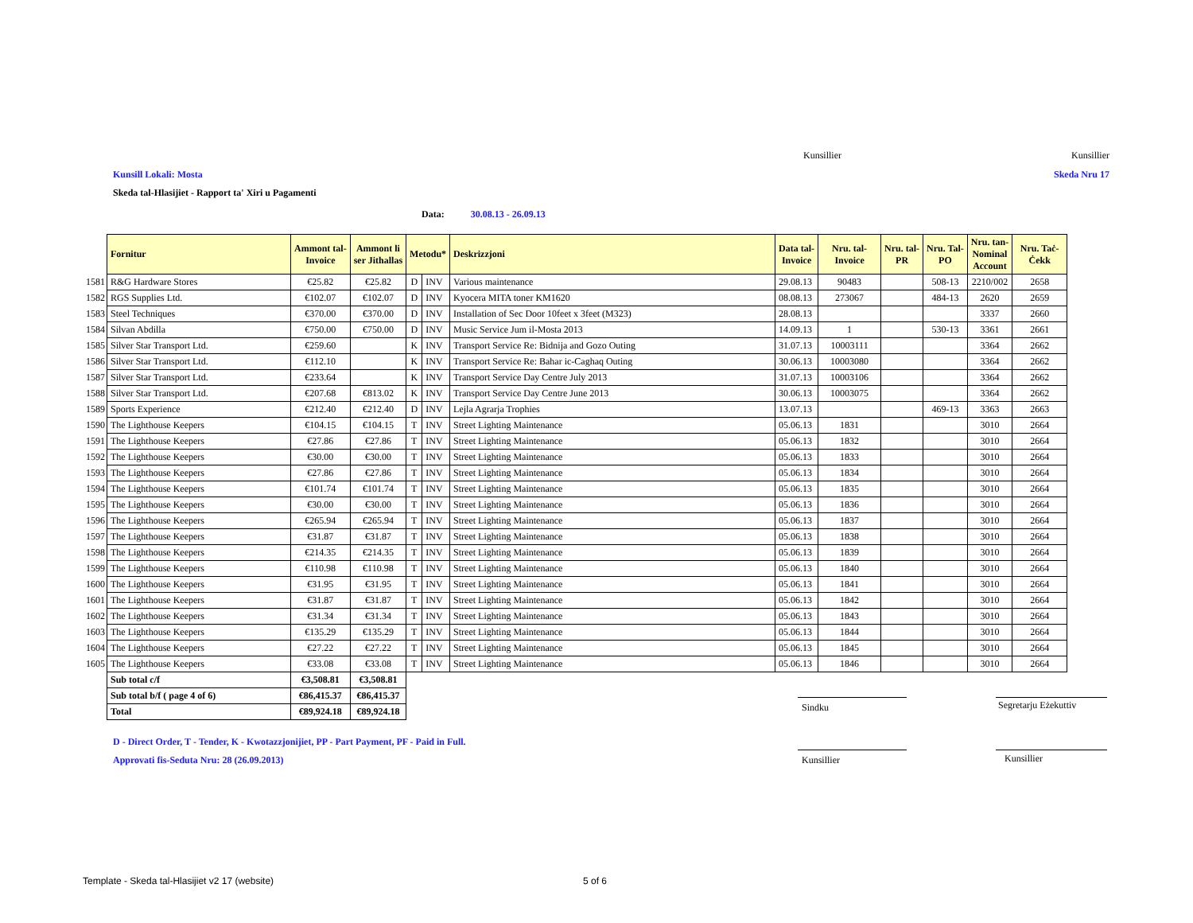Kunsillier Kunsillier
Kunsill Lokali: Mosta Skeda Nru 17
Skeda tal-Hlasijiet - Rapport ta' Xiri u Pagamenti
Data: 30.08.13 - 26.09.13
| | Fornitur | Ammont tal- Invoice | Ammont li ser Jithallas | Metodu* | | Deskrizzjoni | Data tal- Invoice | Nru. tal- Invoice | Nru. tal- PR | Nru. Tal- PO | Nru. tan- Nominal Account | Nru. Taċ- Ċekk |
| --- | --- | --- | --- | --- | --- | --- | --- | --- | --- | --- | --- | --- |
| 1581 | R&G Hardware Stores | €25.82 | €25.82 | D | INV | Various maintenance | 29.08.13 | 90483 | | 508-13 | 2210/002 | 2658 |
| 1582 | RGS Supplies Ltd. | €102.07 | €102.07 | D | INV | Kyocera MITA toner KM1620 | 08.08.13 | 273067 | | 484-13 | 2620 | 2659 |
| 1583 | Steel Techniques | €370.00 | €370.00 | D | INV | Installation of Sec Door 10feet x 3feet (M323) | 28.08.13 | | | | 3337 | 2660 |
| 1584 | Silvan Abdilla | €750.00 | €750.00 | D | INV | Music Service Jum il-Mosta 2013 | 14.09.13 | 1 | | 530-13 | 3361 | 2661 |
| 1585 | Silver Star Transport Ltd. | €259.60 | | K | INV | Transport Service Re: Bidnija and Gozo Outing | 31.07.13 | 10003111 | | | 3364 | 2662 |
| 1586 | Silver Star Transport Ltd. | €112.10 | | K | INV | Transport Service Re: Bahar ic-Caghaq Outing | 30.06.13 | 10003080 | | | 3364 | 2662 |
| 1587 | Silver Star Transport Ltd. | €233.64 | | K | INV | Transport Service Day Centre July 2013 | 31.07.13 | 10003106 | | | 3364 | 2662 |
| 1588 | Silver Star Transport Ltd. | €207.68 | €813.02 | K | INV | Transport Service Day Centre June 2013 | 30.06.13 | 10003075 | | | 3364 | 2662 |
| 1589 | Sports Experience | €212.40 | €212.40 | D | INV | Lejla Agrarja Trophies | 13.07.13 | | | 469-13 | 3363 | 2663 |
| 1590 | The Lighthouse Keepers | €104.15 | €104.15 | T | INV | Street Lighting Maintenance | 05.06.13 | 1831 | | | 3010 | 2664 |
| 1591 | The Lighthouse Keepers | €27.86 | €27.86 | T | INV | Street Lighting Maintenance | 05.06.13 | 1832 | | | 3010 | 2664 |
| 1592 | The Lighthouse Keepers | €30.00 | €30.00 | T | INV | Street Lighting Maintenance | 05.06.13 | 1833 | | | 3010 | 2664 |
| 1593 | The Lighthouse Keepers | €27.86 | €27.86 | T | INV | Street Lighting Maintenance | 05.06.13 | 1834 | | | 3010 | 2664 |
| 1594 | The Lighthouse Keepers | €101.74 | €101.74 | T | INV | Street Lighting Maintenance | 05.06.13 | 1835 | | | 3010 | 2664 |
| 1595 | The Lighthouse Keepers | €30.00 | €30.00 | T | INV | Street Lighting Maintenance | 05.06.13 | 1836 | | | 3010 | 2664 |
| 1596 | The Lighthouse Keepers | €265.94 | €265.94 | T | INV | Street Lighting Maintenance | 05.06.13 | 1837 | | | 3010 | 2664 |
| 1597 | The Lighthouse Keepers | €31.87 | €31.87 | T | INV | Street Lighting Maintenance | 05.06.13 | 1838 | | | 3010 | 2664 |
| 1598 | The Lighthouse Keepers | €214.35 | €214.35 | T | INV | Street Lighting Maintenance | 05.06.13 | 1839 | | | 3010 | 2664 |
| 1599 | The Lighthouse Keepers | €110.98 | €110.98 | T | INV | Street Lighting Maintenance | 05.06.13 | 1840 | | | 3010 | 2664 |
| 1600 | The Lighthouse Keepers | €31.95 | €31.95 | T | INV | Street Lighting Maintenance | 05.06.13 | 1841 | | | 3010 | 2664 |
| 1601 | The Lighthouse Keepers | €31.87 | €31.87 | T | INV | Street Lighting Maintenance | 05.06.13 | 1842 | | | 3010 | 2664 |
| 1602 | The Lighthouse Keepers | €31.34 | €31.34 | T | INV | Street Lighting Maintenance | 05.06.13 | 1843 | | | 3010 | 2664 |
| 1603 | The Lighthouse Keepers | €135.29 | €135.29 | T | INV | Street Lighting Maintenance | 05.06.13 | 1844 | | | 3010 | 2664 |
| 1604 | The Lighthouse Keepers | €27.22 | €27.22 | T | INV | Street Lighting Maintenance | 05.06.13 | 1845 | | | 3010 | 2664 |
| 1605 | The Lighthouse Keepers | €33.08 | €33.08 | T | INV | Street Lighting Maintenance | 05.06.13 | 1846 | | | 3010 | 2664 |
| | Sub total c/f | €3,508.81 | €3,508.81 | | | | | | | | | |
| | Sub total b/f ( page 4 of 6) | €86,415.37 | €86,415.37 | | | | | | | | | |
| | Total | €89,924.18 | €89,924.18 | | | | | | | | | |
Sindku Segretarju Eżekuttiv
D - Direct Order, T - Tender, K - Kwotazzjonijiet, PP - Part Payment, PF - Paid in Full.
Approvati fis-Seduta Nru: 28 (26.09.2013)
Kunsillier Kunsillier
Template - Skeda tal-Hlasijiet v2 17 (website)
5 of 6